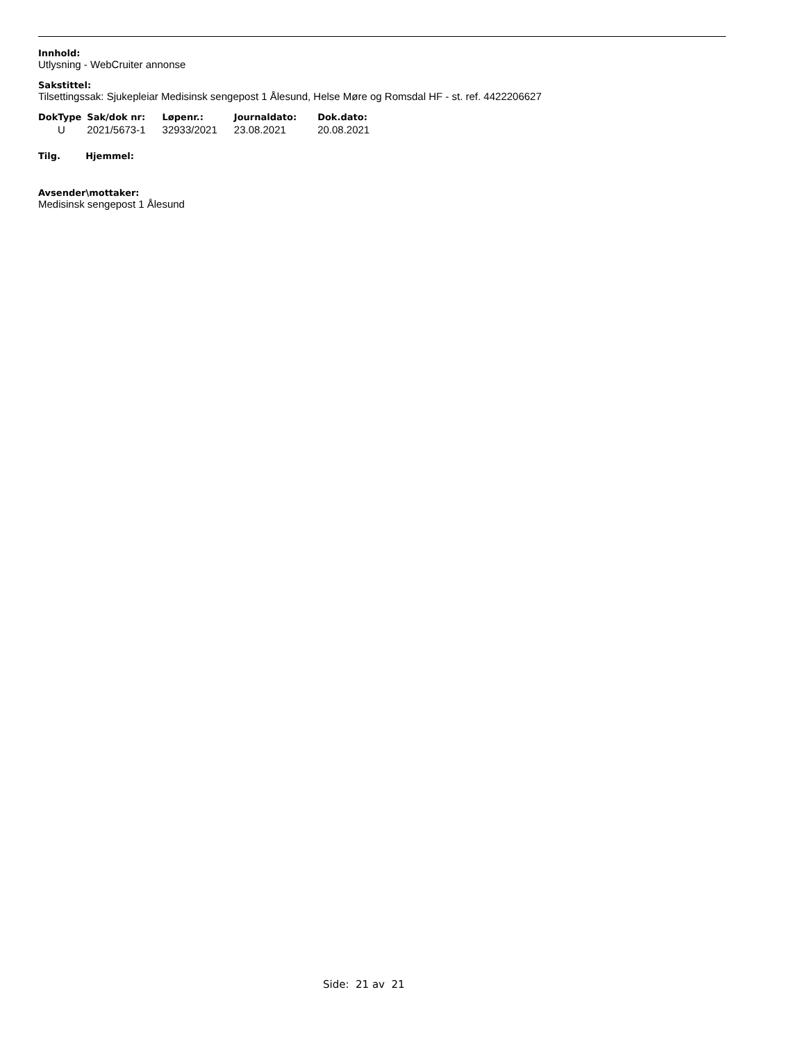Innhold:
Utlysning - WebCruiter annonse
Sakstittel:
Tilsettingssak: Sjukepleiar Medisinsk sengepost 1 Ålesund, Helse Møre og Romsdal HF - st. ref. 4422206627
| DokType | Sak/dok nr: | Løpenr.: | Journaldato: | Dok.dato: |
| --- | --- | --- | --- | --- |
| U | 2021/5673-1 | 32933/2021 | 23.08.2021 | 20.08.2021 |
Tilg. Hjemmel:
Avsender\mottaker:
Medisinsk sengepost 1 Ålesund
Side: 21 av 21